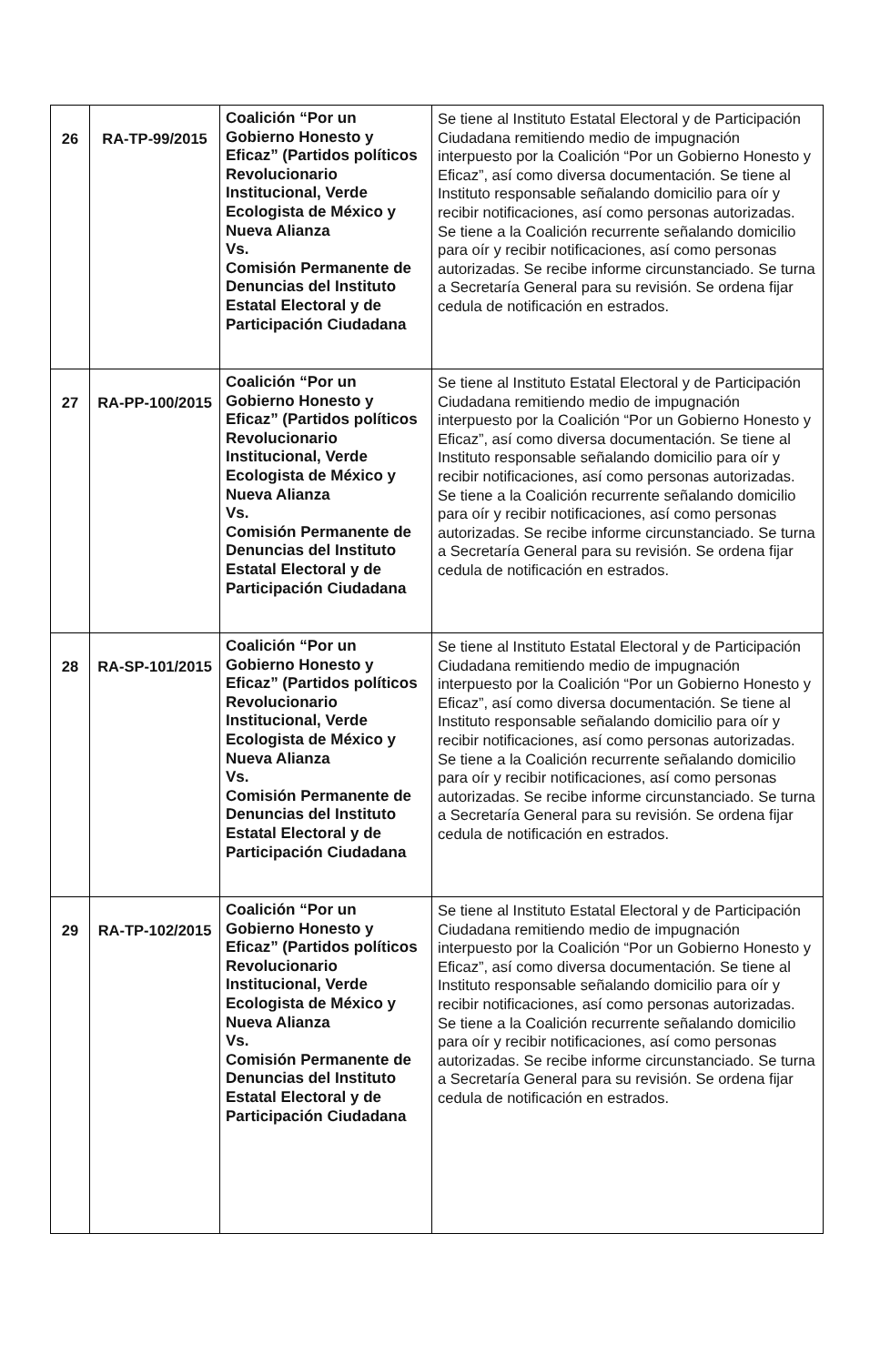| 26 | RA-TP-99/2015 | Coalición “Por un Gobierno Honesto y Eficaz” (Partidos políticos Revolucionario Institucional, Verde Ecologista de México y Nueva Alianza Vs. Comisión Permanente de Denuncias del Instituto Estatal Electoral y de Participación Ciudadana | Se tiene al Instituto Estatal Electoral y de Participación Ciudadana remitiendo medio de impugnación interpuesto por la Coalición “Por un Gobierno Honesto y Eficaz”, así como diversa documentación. Se tiene al Instituto responsable señalando domicilio para oír y recibir notificaciones, así como personas autorizadas. Se tiene a la Coalición recurrente señalando domicilio para oír y recibir notificaciones, así como personas autorizadas. Se recibe informe circunstanciado. Se turna a Secretaría General para su revisión. Se ordena fijar cedula de notificación en estrados. |
| 27 | RA-PP-100/2015 | Coalición “Por un Gobierno Honesto y Eficaz” (Partidos políticos Revolucionario Institucional, Verde Ecologista de México y Nueva Alianza Vs. Comisión Permanente de Denuncias del Instituto Estatal Electoral y de Participación Ciudadana | Se tiene al Instituto Estatal Electoral y de Participación Ciudadana remitiendo medio de impugnación interpuesto por la Coalición “Por un Gobierno Honesto y Eficaz”, así como diversa documentación. Se tiene al Instituto responsable señalando domicilio para oír y recibir notificaciones, así como personas autorizadas. Se tiene a la Coalición recurrente señalando domicilio para oír y recibir notificaciones, así como personas autorizadas. Se recibe informe circunstanciado. Se turna a Secretaría General para su revisión. Se ordena fijar cedula de notificación en estrados. |
| 28 | RA-SP-101/2015 | Coalición “Por un Gobierno Honesto y Eficaz” (Partidos políticos Revolucionario Institucional, Verde Ecologista de México y Nueva Alianza Vs. Comisión Permanente de Denuncias del Instituto Estatal Electoral y de Participación Ciudadana | Se tiene al Instituto Estatal Electoral y de Participación Ciudadana remitiendo medio de impugnación interpuesto por la Coalición “Por un Gobierno Honesto y Eficaz”, así como diversa documentación. Se tiene al Instituto responsable señalando domicilio para oír y recibir notificaciones, así como personas autorizadas. Se tiene a la Coalición recurrente señalando domicilio para oír y recibir notificaciones, así como personas autorizadas. Se recibe informe circunstanciado. Se turna a Secretaría General para su revisión. Se ordena fijar cedula de notificación en estrados. |
| 29 | RA-TP-102/2015 | Coalición “Por un Gobierno Honesto y Eficaz” (Partidos políticos Revolucionario Institucional, Verde Ecologista de México y Nueva Alianza Vs. Comisión Permanente de Denuncias del Instituto Estatal Electoral y de Participación Ciudadana | Se tiene al Instituto Estatal Electoral y de Participación Ciudadana remitiendo medio de impugnación interpuesto por la Coalición “Por un Gobierno Honesto y Eficaz”, así como diversa documentación. Se tiene al Instituto responsable señalando domicilio para oír y recibir notificaciones, así como personas autorizadas. Se tiene a la Coalición recurrente señalando domicilio para oír y recibir notificaciones, así como personas autorizadas. Se recibe informe circunstanciado. Se turna a Secretaría General para su revisión. Se ordena fijar cedula de notificación en estrados. |